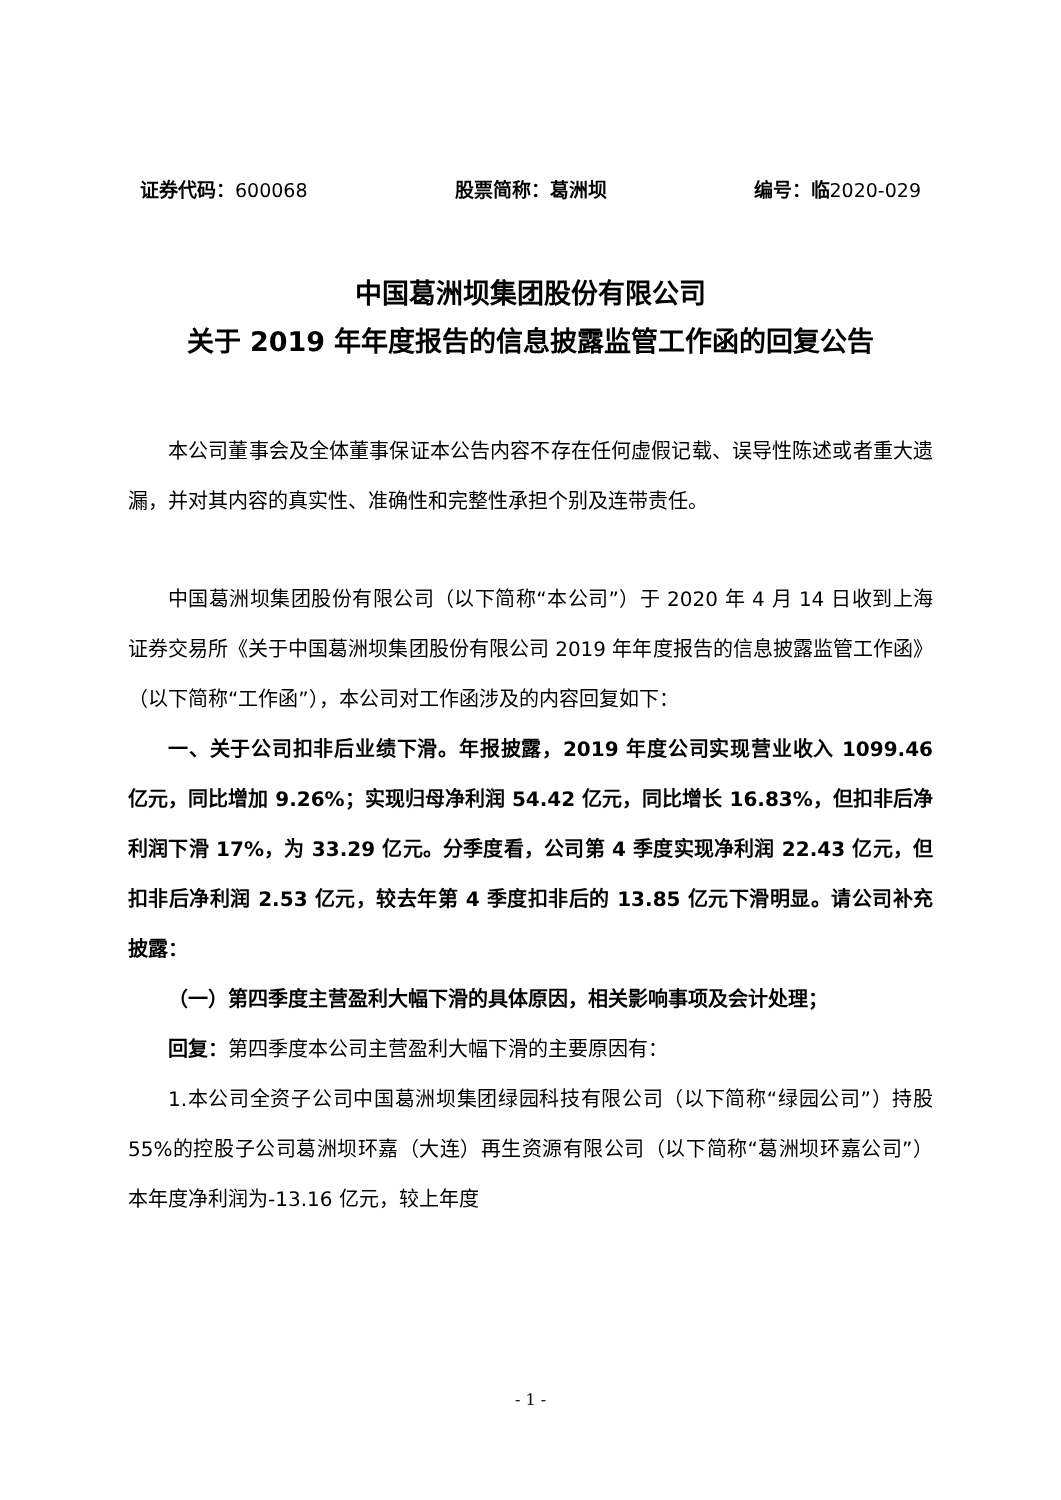证券代码：600068 股票简称：葛洲坝 编号：临2020-029
中国葛洲坝集团股份有限公司
关于 2019 年年度报告的信息披露监管工作函的回复公告
本公司董事会及全体董事保证本公告内容不存在任何虚假记载、误导性陈述或者重大遗漏，并对其内容的真实性、准确性和完整性承担个别及连带责任。
中国葛洲坝集团股份有限公司（以下简称“本公司”）于 2020 年 4 月 14 日收到上海证券交易所《关于中国葛洲坝集团股份有限公司 2019 年年度报告的信息披露监管工作函》（以下简称“工作函”），本公司对工作函涉及的内容回复如下：
一、关于公司扣非后业绩下滑。年报披露，2019 年度公司实现营业收入 1099.46 亿元，同比增加 9.26%；实现归母净利润 54.42 亿元，同比增长 16.83%，但扣非后净利润下滑 17%，为 33.29 亿元。分季度看，公司第 4 季度实现净利润 22.43 亿元，但扣非后净利润 2.53 亿元，较去年第 4 季度扣非后的 13.85 亿元下滑明显。请公司补充披露：
（一）第四季度主营盈利大幅下滑的具体原因，相关影响事项及会计处理；
回复：第四季度本公司主营盈利大幅下滑的主要原因有：
1.本公司全资子公司中国葛洲坝集团绿园科技有限公司（以下简称“绿园公司”）持股 55%的控股子公司葛洲坝环嘉（大连）再生资源有限公司（以下简称“葛洲坝环嘉公司”）本年度净利润为-13.16 亿元，较上年度
- 1 -